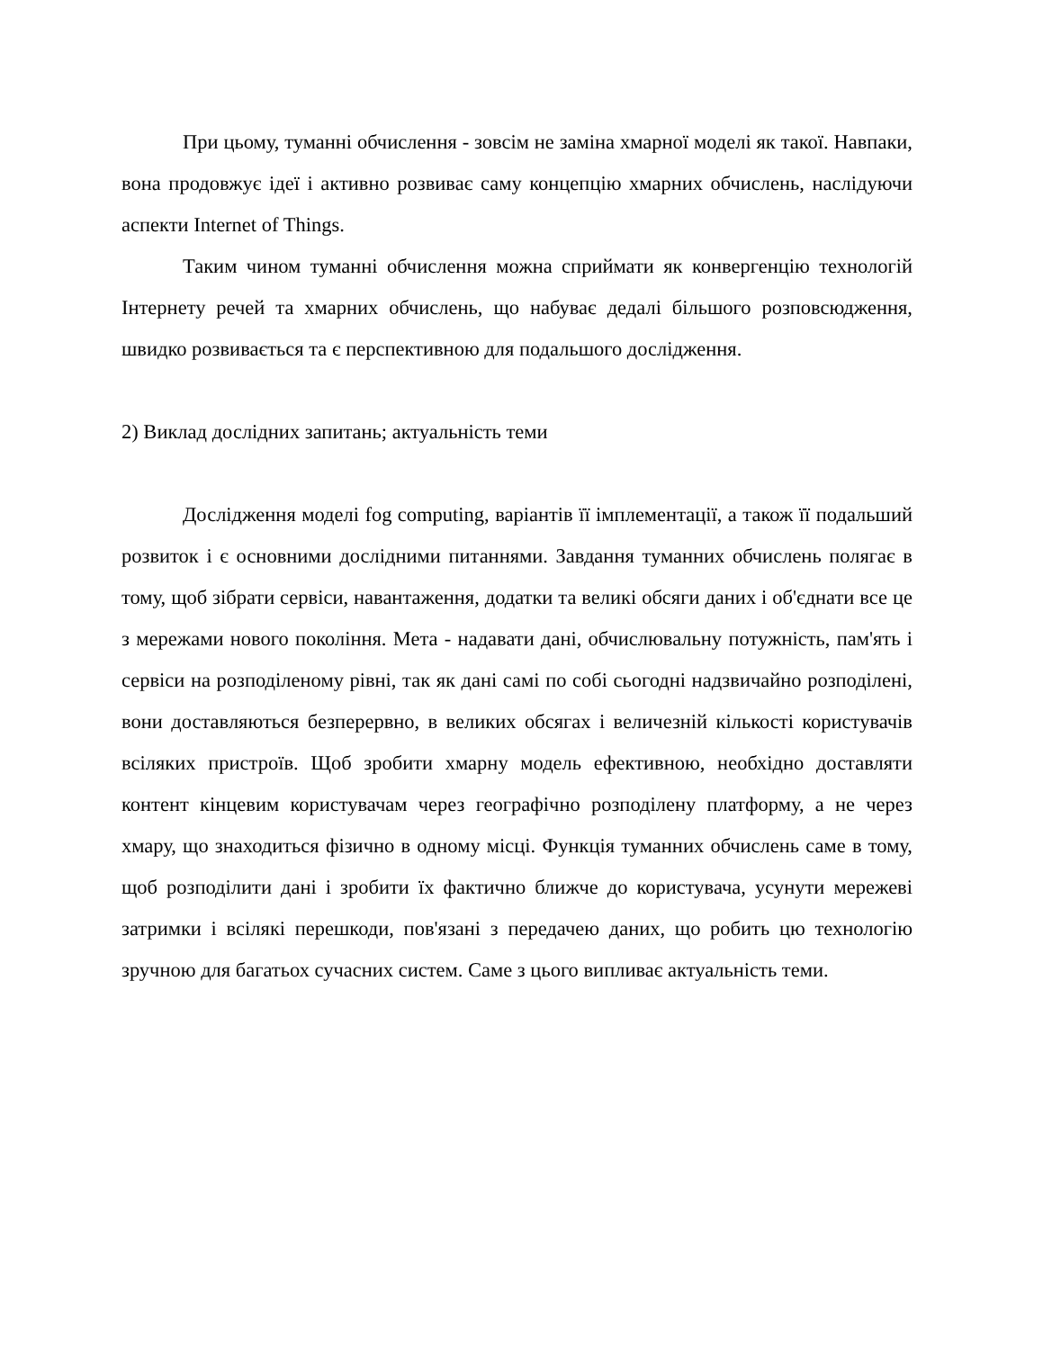При цьому, туманні обчислення - зовсім не заміна хмарної моделі як такої. Навпаки, вона продовжує ідеї і активно розвиває саму концепцію хмарних обчислень, наслідуючи аспекти Internet of Things.
Таким чином туманні обчислення можна сприймати як конвергенцію технологій Інтернету речей та хмарних обчислень, що набуває дедалі більшого розповсюдження, швидко розвивається та є перспективною для подальшого дослідження.
2) Виклад дослідних запитань; актуальність теми
Дослідження моделі fog computing, варіантів її імплементації, а також її подальший розвиток і є основними дослідними питаннями. Завдання туманних обчислень полягає в тому, щоб зібрати сервіси, навантаження, додатки та великі обсяги даних і об'єднати все це з мережами нового покоління. Мета - надавати дані, обчислювальну потужність, пам'ять і сервіси на розподіленому рівні, так як дані самі по собі сьогодні надзвичайно розподілені, вони доставляються безперервно, в великих обсягах і величезній кількості користувачів всіляких пристроїв. Щоб зробити хмарну модель ефективною, необхідно доставляти контент кінцевим користувачам через географічно розподілену платформу, а не через хмару, що знаходиться фізично в одному місці. Функція туманних обчислень саме в тому, щоб розподілити дані і зробити їх фактично ближче до користувача, усунути мережеві затримки і всілякі перешкоди, пов'язані з передачею даних, що робить цю технологію зручною для багатьох сучасних систем. Саме з цього випливає актуальність теми.